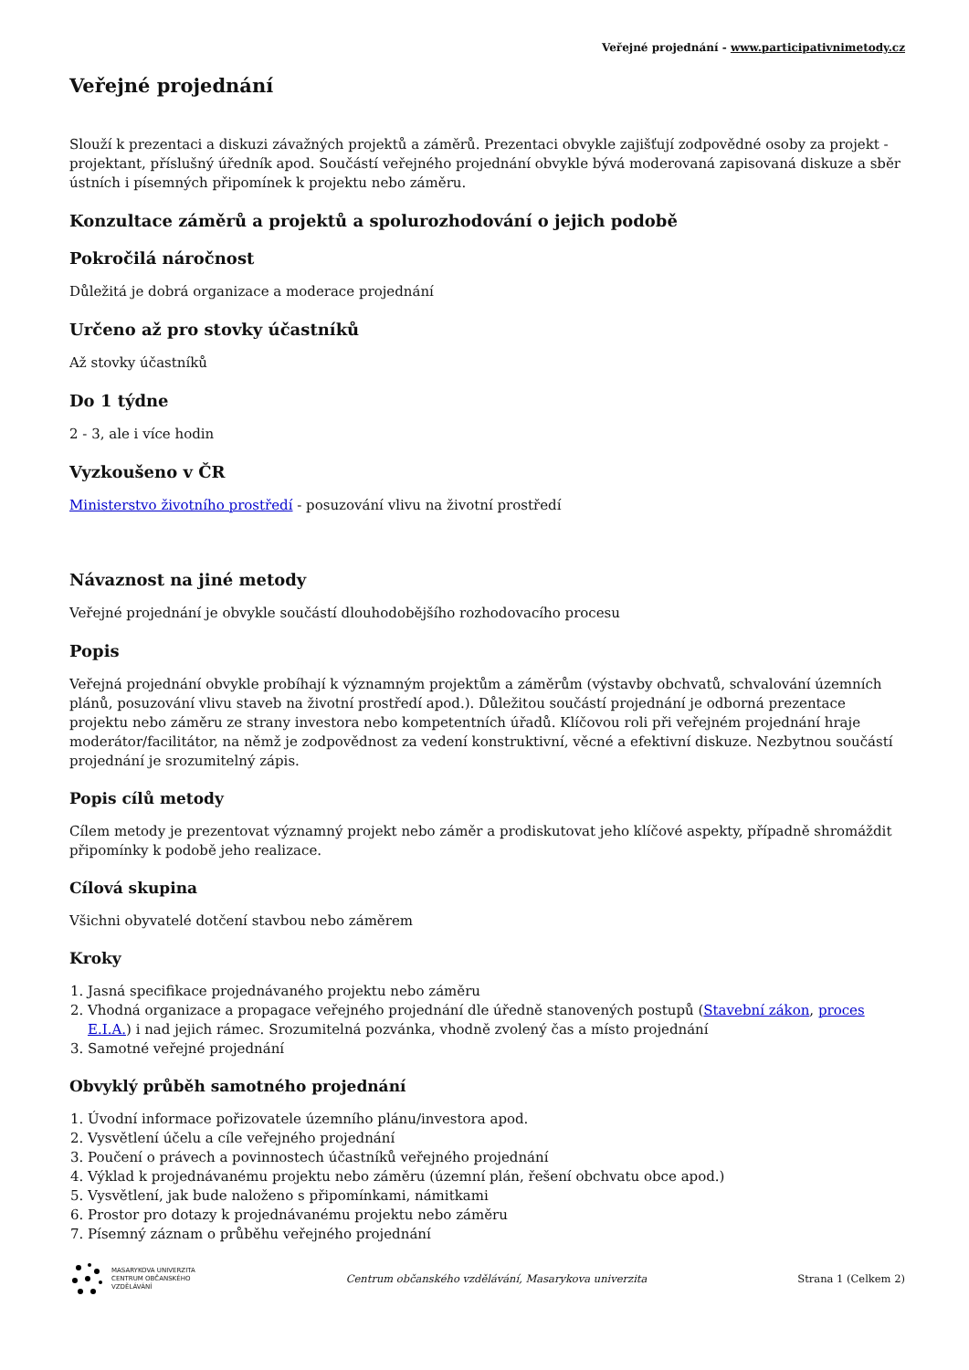Veřejné projednání - www.participativnimetody.cz
Veřejné projednání
Slouží k prezentaci a diskuzi závažných projektů a záměrů. Prezentaci obvykle zajišťují zodpovědné osoby za projekt - projektant, příslušný úředník apod. Součástí veřejného projednání obvykle bývá moderovaná zapisovaná diskuze a sběr ústních i písemných připomínek k projektu nebo záměru.
Konzultace záměrů a projektů a spolurozhodování o jejich podobě
Pokročilá náročnost
Důležitá je dobrá organizace a moderace projednání
Určeno až pro stovky účastníků
Až stovky účastníků
Do 1 týdne
2 - 3, ale i více hodin
Vyzkoušeno v ČR
Ministerstvo životního prostředí - posuzování vlivu na životní prostředí
Návaznost na jiné metody
Veřejné projednání je obvykle součástí dlouhodobějšího rozhodovacího procesu
Popis
Veřejná projednání obvykle probíhají k významným projektům a záměrům (výstavby obchvatů, schvalování územních plánů, posuzování vlivu staveb na životní prostředí apod.). Důležitou součástí projednání je odborná prezentace projektu nebo záměru ze strany investora nebo kompetentních úřadů. Klíčovou roli při veřejném projednání hraje moderátor/facilitátor, na němž je zodpovědnost za vedení konstruktivní, věcné a efektivní diskuze. Nezbytnou součástí projednání je srozumitelný zápis.
Popis cílů metody
Cílem metody je prezentovat významný projekt nebo záměr a prodiskutovat jeho klíčové aspekty, případně shromáždit připomínky k podobě jeho realizace.
Cílová skupina
Všichni obyvatelé dotčení stavbou nebo záměrem
Kroky
1. Jasná specifikace projednávaného projektu nebo záměru
2. Vhodná organizace a propagace veřejného projednání dle úředně stanovených postupů (Stavební zákon, proces E.I.A.) i nad jejich rámec. Srozumitelná pozvánka, vhodně zvolený čas a místo projednání
3. Samotné veřejné projednání
Obvyklý průběh samotného projednání
1. Úvodní informace pořizovatele územního plánu/investora apod.
2. Vysvětlení účelu a cíle veřejného projednání
3. Poučení o právech a povinnostech účastníků veřejného projednání
4. Výklad k projednávanému projektu nebo záměru (územní plán, řešení obchvatu obce apod.)
5. Vysvětlení, jak bude naloženo s připomínkami, námitkami
6. Prostor pro dotazy k projednávanému projektu nebo záměru
7. Písemný záznam o průběhu veřejného projednání
MASARYKOVA UNIVERZITA
CENTRUM OBČANSKÉHO
VZDĚLÁVÁNÍ
Centrum občanského vzdělávání, Masarykova univerzita Strana 1 (Celkem 2)